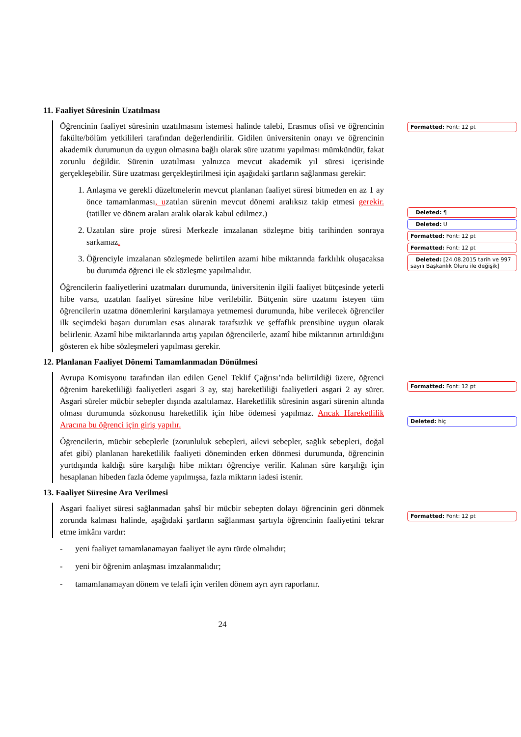Formatted: Font: 12 pt
Deleted: ¶
Deleted: U
Formatted: Font: 12 pt
Formatted: Font: 12 pt
Deleted: [24.08.2015 tarih ve 997 sayılı Başkanlık Oluru ile değişik]
Formatted: Font: 12 pt
Deleted: hiç
Formatted: Font: 12 pt
11. Faaliyet Süresinin Uzatılması
Öğrencinin faaliyet süresinin uzatılmasını istemesi halinde talebi, Erasmus ofisi ve öğrencinin fakülte/bölüm yetkilileri tarafından değerlendirilir. Gidilen üniversitenin onayı ve öğrencinin akademik durumunun da uygun olmasına bağlı olarak süre uzatımı yapılması mümkündür, fakat zorunlu değildir. Sürenin uzatılması yalnızca mevcut akademik yıl süresi içerisinde gerçekleşebilir. Süre uzatması gerçekleştirilmesi için aşağıdaki şartların sağlanması gerekir:
1. Anlaşma ve gerekli düzeltmelerin mevcut planlanan faaliyet süresi bitmeden en az 1 ay önce tamamlanması, uzatılan sürenin mevcut dönemi aralıksız takip etmesi gerekir. (tatiller ve dönem araları aralık olarak kabul edilmez.)
2. Uzatılan süre proje süresi Merkezle imzalanan sözleşme bitiş tarihinden sonraya sarkamaz.
3. Öğrenciyle imzalanan sözleşmede belirtilen azami hibe miktarında farklılık oluşacaksa bu durumda öğrenci ile ek sözleşme yapılmalıdır.
Öğrencilerin faaliyetlerini uzatmaları durumunda, üniversitenin ilgili faaliyet bütçesinde yeterli hibe varsa, uzatılan faaliyet süresine hibe verilebilir. Bütçenin süre uzatımı isteyen tüm öğrencilerin uzatma dönemlerini karşılamaya yetmemesi durumunda, hibe verilecek öğrenciler ilk seçimdeki başarı durumları esas alınarak tarafsızlık ve şeffaflık prensibine uygun olarak belirlenir. Azamî hibe miktarlarında artış yapılan öğrencilerle, azamî hibe miktarının artırıldığını gösteren ek hibe sözleşmeleri yapılması gerekir.
12. Planlanan Faaliyet Dönemi Tamamlanmadan Dönülmesi
Avrupa Komisyonu tarafından ilan edilen Genel Teklif Çağrısı’nda belirtildiği üzere, öğrenci öğrenim hareketliliği faaliyetleri asgari 3 ay, staj hareketliliği faaliyetleri asgari 2 ay sürer. Asgari süreler mücbir sebepler dışında azaltılamaz. Hareketlilik süresinin asgari sürenin altında olması durumunda sözkonusu hareketlilik için hibe ödemesi yapılmaz. Ancak Hareketlilik Aracına bu öğrenci için giriş yapılır.
Öğrencilerin, mücbir sebeplerle (zorunluluk sebepleri, ailevi sebepler, sağlık sebepleri, doğal afet gibi) planlanan hareketlilik faaliyeti döneminden erken dönmesi durumunda, öğrencinin yurtdışında kaldığı süre karşılığı hibe miktarı öğrenciye verilir. Kalınan süre karşılığı için hesaplanan hibeden fazla ödeme yapılmışsa, fazla miktarın iadesi istenir.
13. Faaliyet Süresine Ara Verilmesi
Asgari faaliyet süresi sağlanmadan şahsî bir mücbir sebepten dolayı öğrencinin geri dönmek zorunda kalması halinde, aşağıdaki şartların sağlanması şartıyla öğrencinin faaliyetini tekrar etme imkânı vardır:
- yeni faaliyet tamamlanamayan faaliyet ile aynı türde olmalıdır;
- yeni bir öğrenim anlaşması imzalanmalıdır;
- tamamlanamayan dönem ve telafi için verilen dönem ayrı ayrı raporlanır.
24